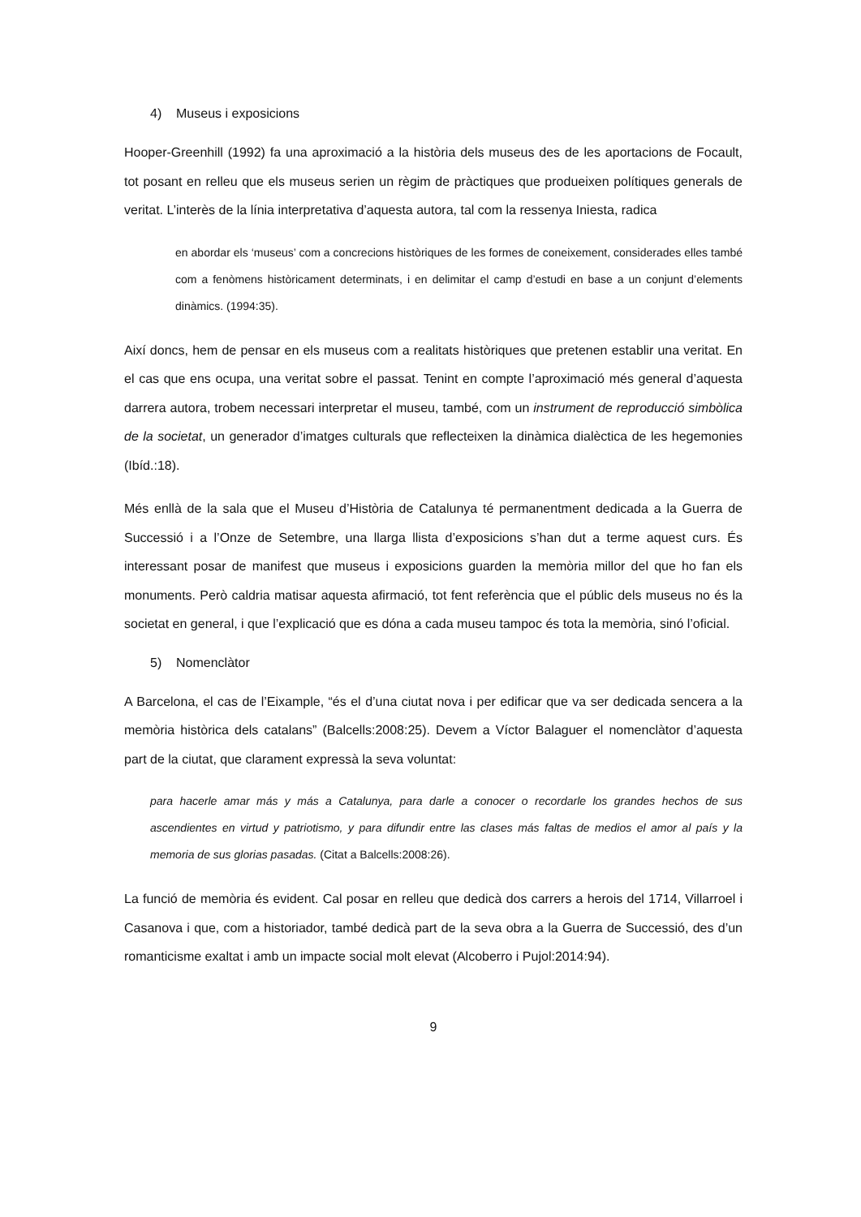4) Museus i exposicions
Hooper-Greenhill (1992) fa una aproximació a la història dels museus des de les aportacions de Focault, tot posant en relleu que els museus serien un règim de pràctiques que produeixen polítiques generals de veritat. L’interès de la línia interpretativa d’aquesta autora, tal com la ressenya Iniesta, radica
en abordar els ‘museus’ com a concrecions històriques de les formes de coneixement, considerades elles també com a fenòmens històricament determinats, i en delimitar el camp d’estudi en base a un conjunt d’elements dinàmics. (1994:35).
Així doncs, hem de pensar en els museus com a realitats històriques que pretenen establir una veritat. En el cas que ens ocupa, una veritat sobre el passat. Tenint en compte l’aproximació més general d’aquesta darrera autora, trobem necessari interpretar el museu, també, com un instrument de reproducció simbòlica de la societat, un generador d’imatges culturals que reflecteixen la dinàmica dialèctica de les hegemonies (Ibíd.:18).
Més enllà de la sala que el Museu d’Història de Catalunya té permanentment dedicada a la Guerra de Successió i a l’Onze de Setembre, una llarga llista d’exposicions s’han dut a terme aquest curs. És interessant posar de manifest que museus i exposicions guarden la memòria millor del que ho fan els monuments. Però caldria matisar aquesta afirmació, tot fent referència que el públic dels museus no és la societat en general, i que l’explicació que es dóna a cada museu tampoc és tota la memòria, sinó l’oficial.
5) Nomenclàtor
A Barcelona, el cas de l’Eixample, “és el d’una ciutat nova i per edificar que va ser dedicada sencera a la memòria històrica dels catalans” (Balcells:2008:25). Devem a Víctor Balaguer el nomenclàtor d’aquesta part de la ciutat, que clarament expressà la seva voluntat:
para hacerle amar más y más a Catalunya, para darle a conocer o recordarle los grandes hechos de sus ascendientes en virtud y patriotismo, y para difundir entre las clases más faltas de medios el amor al país y la memoria de sus glorias pasadas. (Citat a Balcells:2008:26).
La funció de memòria és evident. Cal posar en relleu que dedicà dos carrers a herois del 1714, Villarroel i Casanova i que, com a historiador, també dedicà part de la seva obra a la Guerra de Successió, des d’un romanticisme exaltat i amb un impacte social molt elevat (Alcoberro i Pujol:2014:94).
9